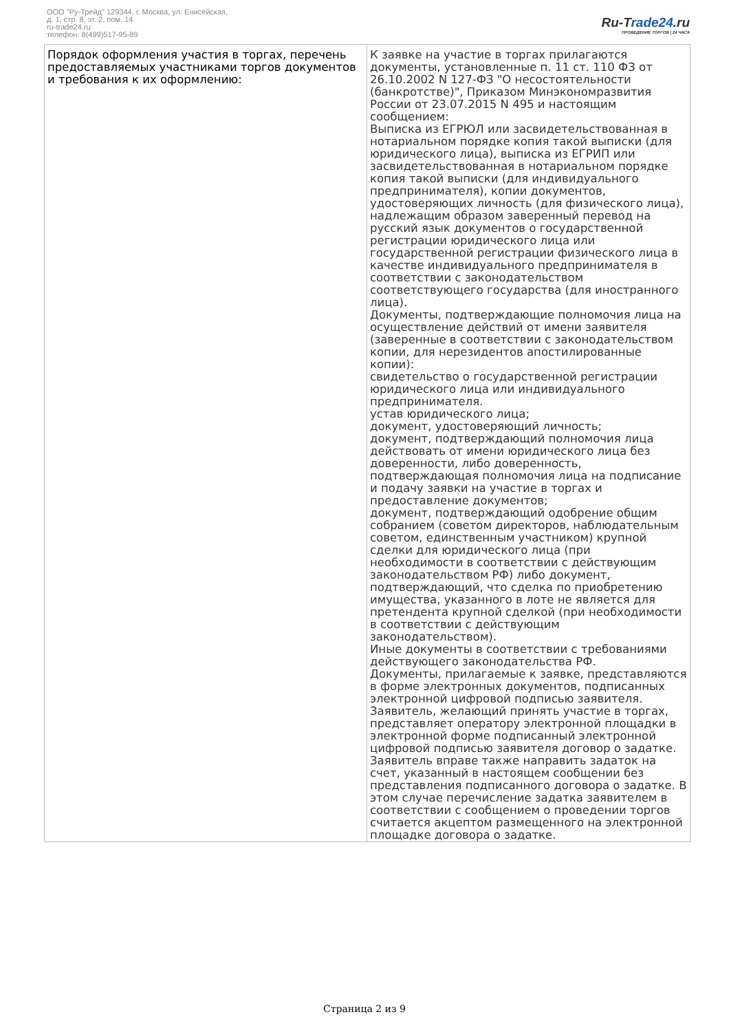ООО "Ру-Трейд" 129344, г. Москва, ул. Енисейская,
д. 1, стр. 8, эт. 2, пом. 14
ru-trade24.ru
телефон: 8(499)517-95-89
Ru-Trade24.ru
ПРОВЕДЕНИЕ ТОРГОВ | 24 ЧАСА
| Порядок оформления участия в торгах, перечень предоставляемых участниками торгов документов и требования к их оформлению: | К заявке на участие в торгах прилагаются документы, установленные п. 11 ст. 110 ФЗ от 26.10.2002 N 127-ФЗ "О несостоятельности (банкротстве)", Приказом Минэкономразвития России от 23.07.2015 N 495 и настоящим сообщением: Выписка из ЕГРЮЛ или засвидетельствованная в нотариальном порядке копия такой выписки (для юридического лица), выписка из ЕГРИП или засвидетельствованная в нотариальном порядке копия такой выписки (для индивидуального предпринимателя), копии документов, удостоверяющих личность (для физического лица), надлежащим образом заверенный перевод на русский язык документов о государственной регистрации юридического лица или государственной регистрации физического лица в качестве индивидуального предпринимателя в соответствии с законодательством соответствующего государства (для иностранного лица). Документы, подтверждающие полномочия лица на осуществление действий от имени заявителя (заверенные в соответствии с законодательством копии, для нерезидентов апостилированные копии): свидетельство о государственной регистрации юридического лица или индивидуального предпринимателя. устав юридического лица; документ, удостоверяющий личность; документ, подтверждающий полномочия лица действовать от имени юридического лица без доверенности, либо доверенность, подтверждающая полномочия лица на подписание и подачу заявки на участие в торгах и предоставление документов; документ, подтверждающий одобрение общим собранием (советом директоров, наблюдательным советом, единственным участником) крупной сделки для юридического лица (при необходимости в соответствии с действующим законодательством РФ) либо документ, подтверждающий, что сделка по приобретению имущества, указанного в лоте не является для претендента крупной сделкой (при необходимости в соответствии с действующим законодательством). Иные документы в соответствии с требованиями действующего законодательства РФ. Документы, прилагаемые к заявке, представляются в форме электронных документов, подписанных электронной цифровой подписью заявителя. Заявитель, желающий принять участие в торгах, представляет оператору электронной площадки в электронной форме подписанный электронной цифровой подписью заявителя договор о задатке. Заявитель вправе также направить задаток на счет, указанный в настоящем сообщении без представления подписанного договора о задатке. В этом случае перечисление задатка заявителем в соответствии с сообщением о проведении торгов считается акцептом размещенного на электронной площадке договора о задатке. |
Страница 2 из 9